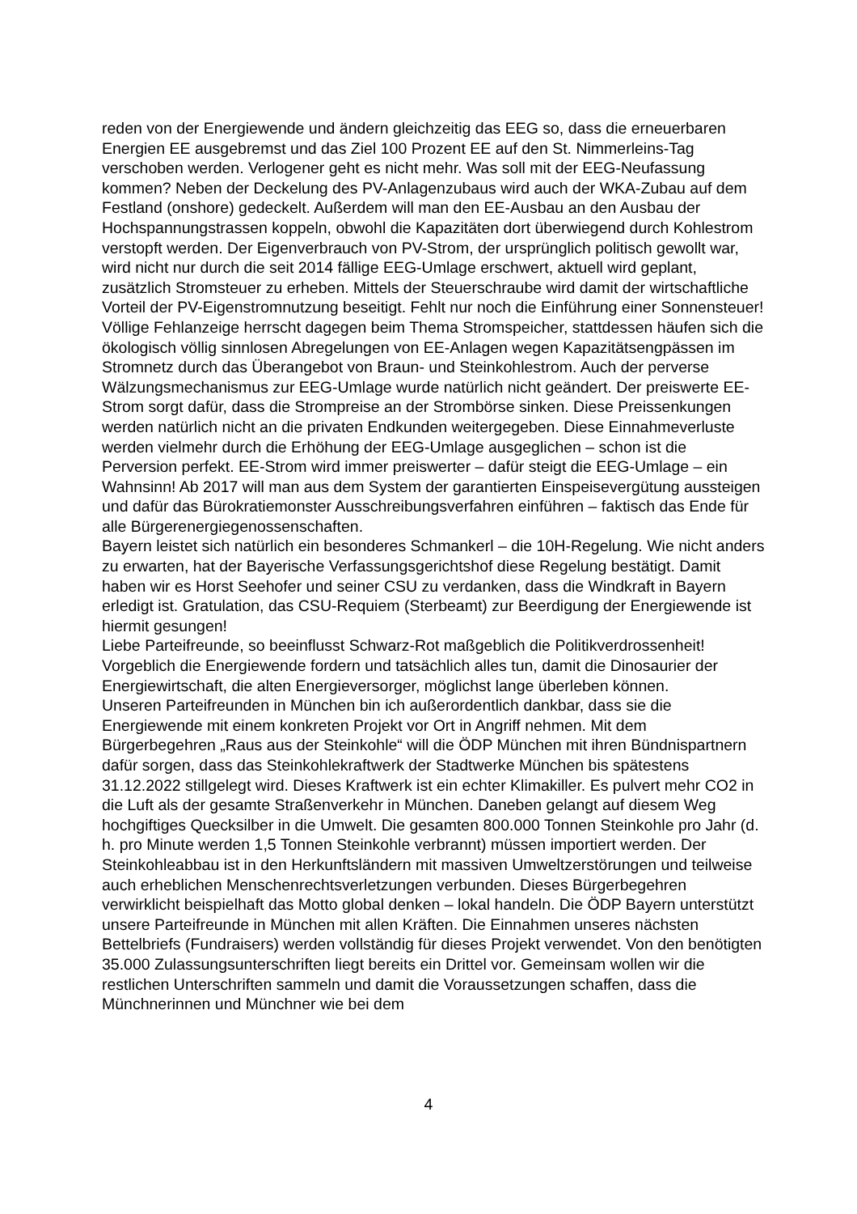reden von der Energiewende und ändern gleichzeitig das EEG so, dass die erneuerbaren Energien EE ausgebremst und das Ziel 100 Prozent EE auf den St. Nimmerleins-Tag verschoben werden. Verlogener geht es nicht mehr. Was soll mit der EEG-Neufassung kommen? Neben der Deckelung des PV-Anlagenzubaus wird auch der WKA-Zubau auf dem Festland (onshore) gedeckelt. Außerdem will man den EE-Ausbau an den Ausbau der Hochspannungstrassen koppeln, obwohl die Kapazitäten dort überwiegend durch Kohlestrom verstopft werden. Der Eigenverbrauch von PV-Strom, der ursprünglich politisch gewollt war, wird nicht nur durch die seit 2014 fällige EEG-Umlage erschwert, aktuell wird geplant, zusätzlich Stromsteuer zu erheben. Mittels der Steuerschraube wird damit der wirtschaftliche Vorteil der PV-Eigenstromnutzung beseitigt. Fehlt nur noch die Einführung einer Sonnensteuer! Völlige Fehlanzeige herrscht dagegen beim Thema Stromspeicher, stattdessen häufen sich die ökologisch völlig sinnlosen Abregelungen von EE-Anlagen wegen Kapazitätsengpässen im Stromnetz durch das Überangebot von Braun- und Steinkohlestrom. Auch der perverse Wälzungsmechanismus zur EEG-Umlage wurde natürlich nicht geändert. Der preiswerte EE-Strom sorgt dafür, dass die Strompreise an der Strombörse sinken. Diese Preissenkungen werden natürlich nicht an die privaten Endkunden weitergegeben. Diese Einnahmeverluste werden vielmehr durch die Erhöhung der EEG-Umlage ausgeglichen – schon ist die Perversion perfekt. EE-Strom wird immer preiswerter – dafür steigt die EEG-Umlage – ein Wahnsinn! Ab 2017 will man aus dem System der garantierten Einspeisevergütung aussteigen und dafür das Bürokratiemonster Ausschreibungsverfahren einführen – faktisch das Ende für alle Bürgerenergiegenossenschaften.
Bayern leistet sich natürlich ein besonderes Schmankerl – die 10H-Regelung. Wie nicht anders zu erwarten, hat der Bayerische Verfassungsgerichtshof diese Regelung bestätigt. Damit haben wir es Horst Seehofer und seiner CSU zu verdanken, dass die Windkraft in Bayern erledigt ist. Gratulation, das CSU-Requiem (Sterbeamt) zur Beerdigung der Energiewende ist hiermit gesungen!
Liebe Parteifreunde, so beeinflusst Schwarz-Rot maßgeblich die Politikverdrossenheit! Vorgeblich die Energiewende fordern und tatsächlich alles tun, damit die Dinosaurier der Energiewirtschaft, die alten Energieversorger, möglichst lange überleben können.
Unseren Parteifreunden in München bin ich außerordentlich dankbar, dass sie die Energiewende mit einem konkreten Projekt vor Ort in Angriff nehmen. Mit dem Bürgerbegehren „Raus aus der Steinkohle“ will die ÖDP München mit ihren Bündnispartnern dafür sorgen, dass das Steinkohlekraftwerk der Stadtwerke München bis spätestens 31.12.2022 stillgelegt wird. Dieses Kraftwerk ist ein echter Klimakiller. Es pulvert mehr CO2 in die Luft als der gesamte Straßenverkehr in München. Daneben gelangt auf diesem Weg hochgiftiges Quecksilber in die Umwelt. Die gesamten 800.000 Tonnen Steinkohle pro Jahr (d. h. pro Minute werden 1,5 Tonnen Steinkohle verbrannt) müssen importiert werden. Der Steinkohleabbau ist in den Herkunftsländern mit massiven Umweltzerstörungen und teilweise auch erheblichen Menschenrechtsverletzungen verbunden. Dieses Bürgerbegehren verwirklicht beispielhaft das Motto global denken – lokal handeln. Die ÖDP Bayern unterstützt unsere Parteifreunde in München mit allen Kräften. Die Einnahmen unseres nächsten Bettelbriefs (Fundraisers) werden vollständig für dieses Projekt verwendet. Von den benötigten 35.000 Zulassungsunterschriften liegt bereits ein Drittel vor. Gemeinsam wollen wir die restlichen Unterschriften sammeln und damit die Voraussetzungen schaffen, dass die Münchnerinnen und Münchner wie bei dem
4